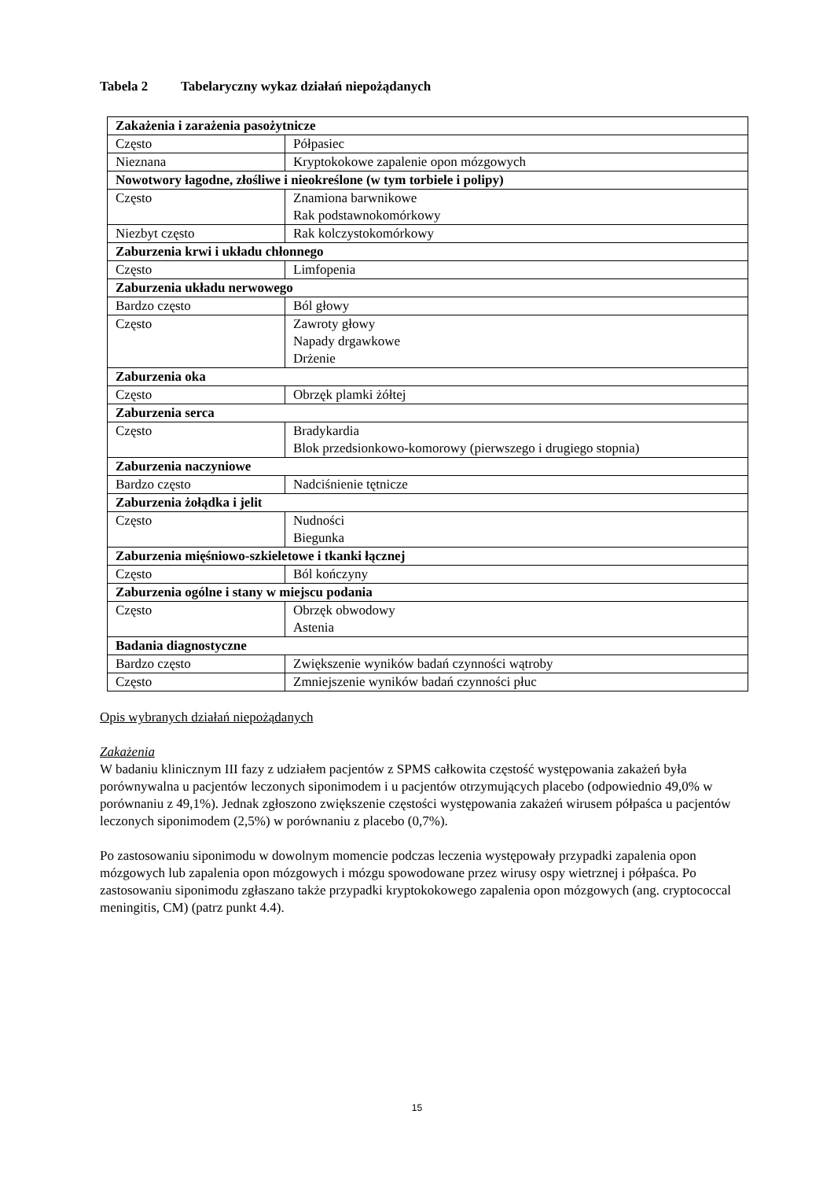Tabela 2 Tabelaryczny wykaz działań niepożądanych
| Zakażenia i zarażenia pasożytnicze | |
| Często | Półpasiec |
| Nieznana | Kryptokokowe zapalenie opon mózgowych |
| Nowotwory łagodne, złośliwe i nieokreślone (w tym torbiele i polipy) | |
| Często | Znamiona barwnikowe Rak podstawnokomórkowy |
| Niezbyt często | Rak kolczystokomórkowy |
| Zaburzenia krwi i układu chłonnego | |
| Często | Limfopenia |
| Zaburzenia układu nerwowego | |
| Bardzo często | Ból głowy |
| Często | Zawroty głowy Napady drgawkowe Drżenie |
| Zaburzenia oka | |
| Często | Obrzęk plamki żółtej |
| Zaburzenia serca | |
| Często | Bradykardia Blok przedsionkowo-komorowy (pierwszego i drugiego stopnia) |
| Zaburzenia naczyniowe | |
| Bardzo często | Nadciśnienie tętnicze |
| Zaburzenia żołądka i jelit | |
| Często | Nudności Biegunka |
| Zaburzenia mięśniowo-szkieletowe i tkanki łącznej | |
| Często | Ból kończyny |
| Zaburzenia ogólne i stany w miejscu podania | |
| Często | Obrzęk obwodowy Astenia |
| Badania diagnostyczne | |
| Bardzo często | Zwiększenie wyników badań czynności wątroby |
| Często | Zmniejszenie wyników badań czynności płuc |
Opis wybranych działań niepożądanych
Zakażenia
W badaniu klinicznym III fazy z udziałem pacjentów z SPMS całkowita częstość występowania zakażeń była porównywalna u pacjentów leczonych siponimodem i u pacjentów otrzymujących placebo (odpowiednio 49,0% w porównaniu z 49,1%). Jednak zgłoszono zwiększenie częstości występowania zakażeń wirusem półpaśca u pacjentów leczonych siponimodem (2,5%) w porównaniu z placebo (0,7%).
Po zastosowaniu siponimodu w dowolnym momencie podczas leczenia występowały przypadki zapalenia opon mózgowych lub zapalenia opon mózgowych i mózgu spowodowane przez wirusy ospy wietrznej i półpaśca. Po zastosowaniu siponimodu zgłaszano także przypadki kryptokokowego zapalenia opon mózgowych (ang. cryptococcal meningitis, CM) (patrz punkt 4.4).
15